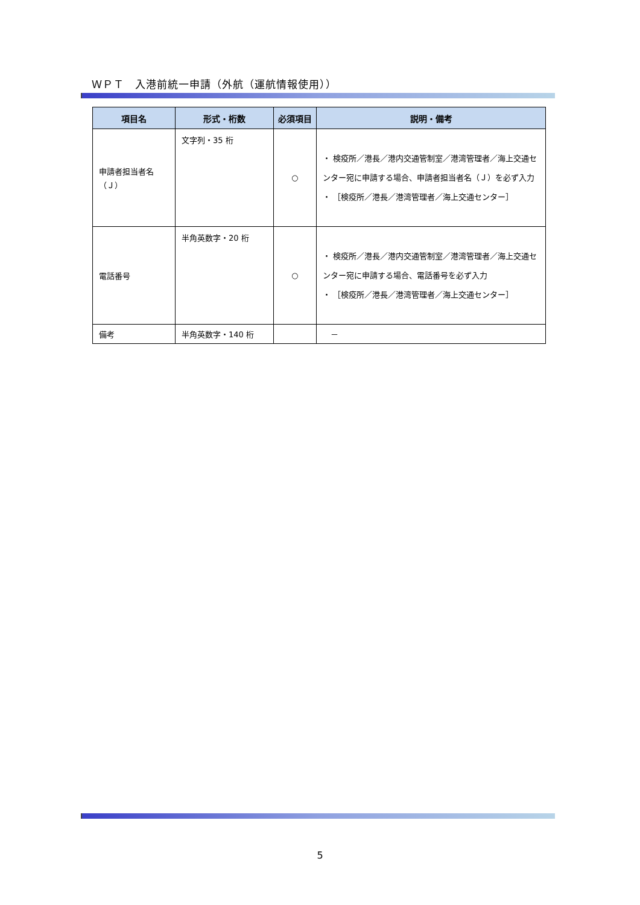ＷＰＴ　入港前統一申請（外航（運航情報使用））
| 項目名 | 形式・桁数 | 必須項目 | 説明・備考 |
| --- | --- | --- | --- |
| 申請者担当者名（Ｊ） | 文字列・35 桁 | ○ | ・ 検疫所／港長／港内交通管制室／港湾管理者／海上交通センター宛に申請する場合、申請者担当者名（Ｊ）を必ず入力 ・ ［検疫所／港長／港湾管理者／海上交通センター］ |
| 電話番号 | 半角英数字・20 桁 | ○ | ・ 検疫所／港長／港内交通管制室／港湾管理者／海上交通センター宛に申請する場合、電話番号を必ず入力 ・ ［検疫所／港長／港湾管理者／海上交通センター］ |
| 備考 | 半角英数字・140 桁 | | － |
5